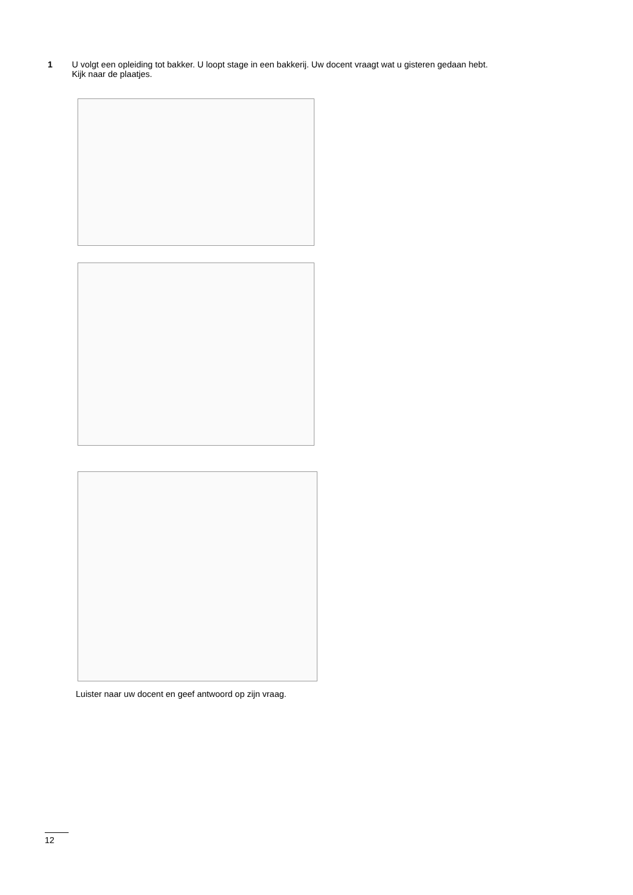1 U volgt een opleiding tot bakker. U loopt stage in een bakkerij. Uw docent vraagt wat u gisteren gedaan hebt. Kijk naar de plaatjes.
Luister naar uw docent en geef antwoord op zijn vraag.
12